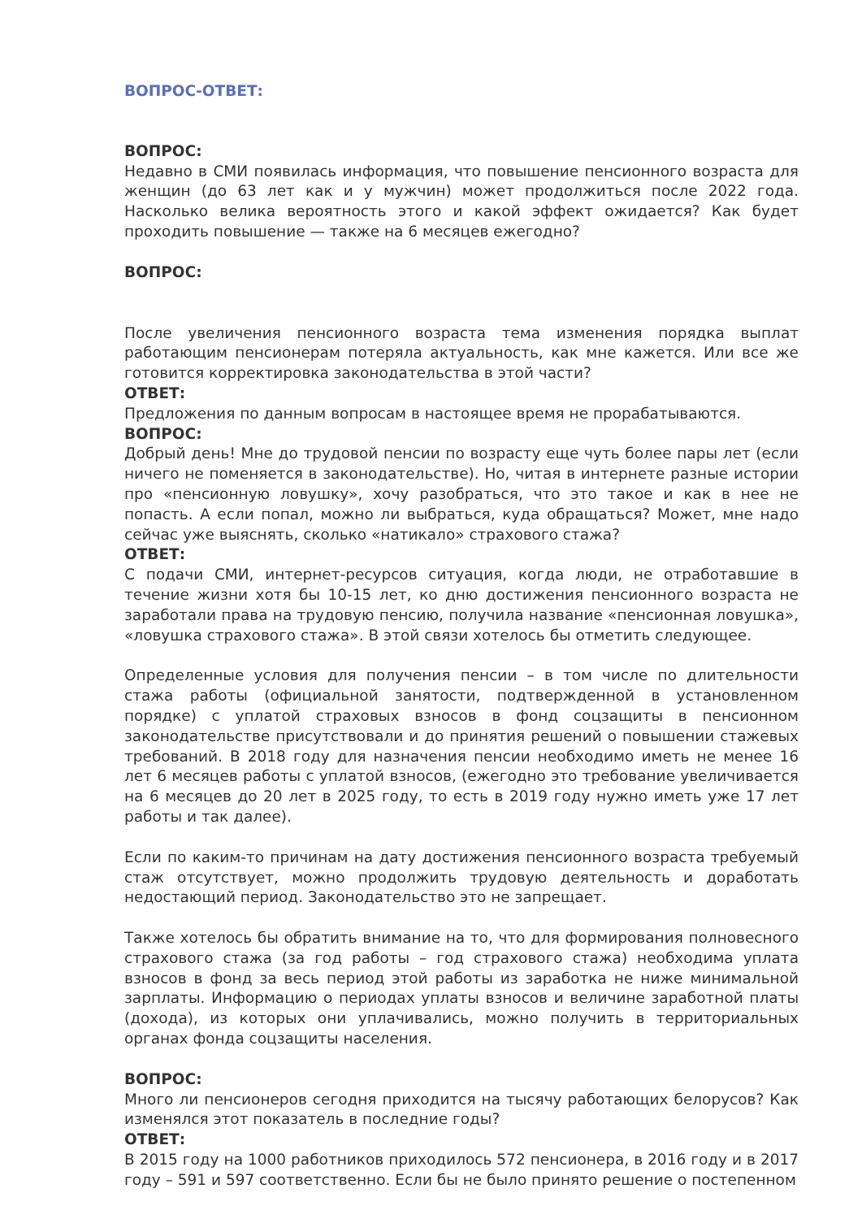ВОПРОС-ОТВЕТ:
ВОПРОС:
Недавно в СМИ появилась информация, что повышение пенсионного возраста для женщин (до 63 лет как и у мужчин) может продолжиться после 2022 года. Насколько велика вероятность этого и какой эффект ожидается? Как будет проходить повышение — также на 6 месяцев ежегодно?
ВОПРОС:
После увеличения пенсионного возраста тема изменения порядка выплат работающим пенсионерам потеряла актуальность, как мне кажется. Или все же готовится корректировка законодательства в этой части?
ОТВЕТ:
Предложения по данным вопросам в настоящее время не прорабатываются.
ВОПРОС:
Добрый день! Мне до трудовой пенсии по возрасту еще чуть более пары лет (если ничего не поменяется в законодательстве). Но, читая в интернете разные истории про «пенсионную ловушку», хочу разобраться, что это такое и как в нее не попасть. А если попал, можно ли выбраться, куда обращаться? Может, мне надо сейчас уже выяснять, сколько «натикало» страхового стажа?
ОТВЕТ:
С подачи СМИ, интернет-ресурсов ситуация, когда люди, не отработавшие в течение жизни хотя бы 10-15 лет, ко дню достижения пенсионного возраста не заработали права на трудовую пенсию, получила название «пенсионная ловушка», «ловушка страхового стажа». В этой связи хотелось бы отметить следующее.
Определенные условия для получения пенсии – в том числе по длительности стажа работы (официальной занятости, подтвержденной в установленном порядке) с уплатой страховых взносов в фонд соцзащиты в пенсионном законодательстве присутствовали и до принятия решений о повышении стажевых требований. В 2018 году для назначения пенсии необходимо иметь не менее 16 лет 6 месяцев работы с уплатой взносов, (ежегодно это требование увеличивается на 6 месяцев до 20 лет в 2025 году, то есть в 2019 году нужно иметь уже 17 лет работы и так далее).
Если по каким-то причинам на дату достижения пенсионного возраста требуемый стаж отсутствует, можно продолжить трудовую деятельность и доработать недостающий период. Законодательство это не запрещает.
Также хотелось бы обратить внимание на то, что для формирования полновесного страхового стажа (за год работы – год страхового стажа) необходима уплата взносов в фонд за весь период этой работы из заработка не ниже минимальной зарплаты. Информацию о периодах уплаты взносов и величине заработной платы (дохода), из которых они уплачивались, можно получить в территориальных органах фонда соцзащиты населения.
ВОПРОС:
Много ли пенсионеров сегодня приходится на тысячу работающих белорусов? Как изменялся этот показатель в последние годы?
ОТВЕТ:
В 2015 году на 1000 работников приходилось 572 пенсионера, в 2016 году и в 2017 году – 591 и 597 соответственно. Если бы не было принято решение о постепенном